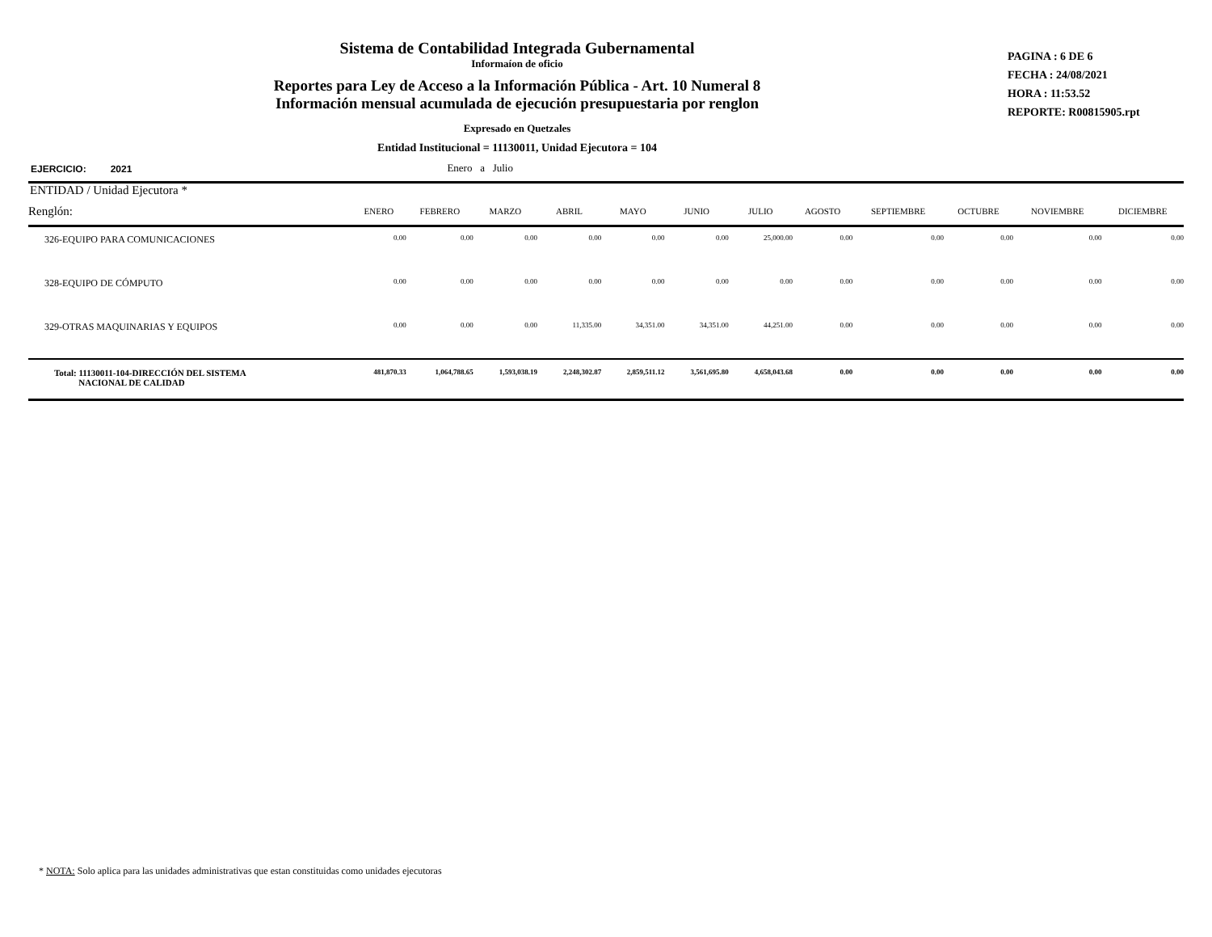Sistema de Contabilidad Integrada Gubernamental
Informaíon de oficio
Reportes para Ley de Acceso a la Información Pública - Art. 10 Numeral 8
Información mensual acumulada de ejecución presupuestaria por renglon
Expresado en Quetzales
Entidad Institucional = 11130011, Unidad Ejecutora = 104
PAGINA : 6 DE 6
FECHA : 24/08/2021
HORA : 11:53.52
REPORTE: R00815905.rpt
EJERCICIO: 2021 Enero a Julio
| ENTIDAD / Unidad Ejecutora * | | | | | | | | | | | | |
| Renglón: | ENERO | FEBRERO | MARZO | ABRIL | MAYO | JUNIO | JULIO | AGOSTO | SEPTIEMBRE | OCTUBRE | NOVIEMBRE | DICIEMBRE |
| 326-EQUIPO PARA COMUNICACIONES | 0.00 | 0.00 | 0.00 | 0.00 | 0.00 | 0.00 | 25,000.00 | 0.00 | 0.00 | 0.00 | 0.00 | 0.00 |
| 328-EQUIPO DE CÓMPUTO | 0.00 | 0.00 | 0.00 | 0.00 | 0.00 | 0.00 | 0.00 | 0.00 | 0.00 | 0.00 | 0.00 | 0.00 |
| 329-OTRAS MAQUINARIAS Y EQUIPOS | 0.00 | 0.00 | 0.00 | 11,335.00 | 34,351.00 | 34,351.00 | 44,251.00 | 0.00 | 0.00 | 0.00 | 0.00 | 0.00 |
| Total: 11130011-104-DIRECCIÓN DEL SISTEMA NACIONAL DE CALIDAD | 481,870.33 | 1,064,788.65 | 1,593,038.19 | 2,248,302.87 | 2,859,511.12 | 3,561,695.80 | 4,658,043.68 | 0.00 | 0.00 | 0.00 | 0.00 | 0.00 |
* NOTA: Solo aplica para las unidades administrativas que estan constituidas como unidades ejecutoras